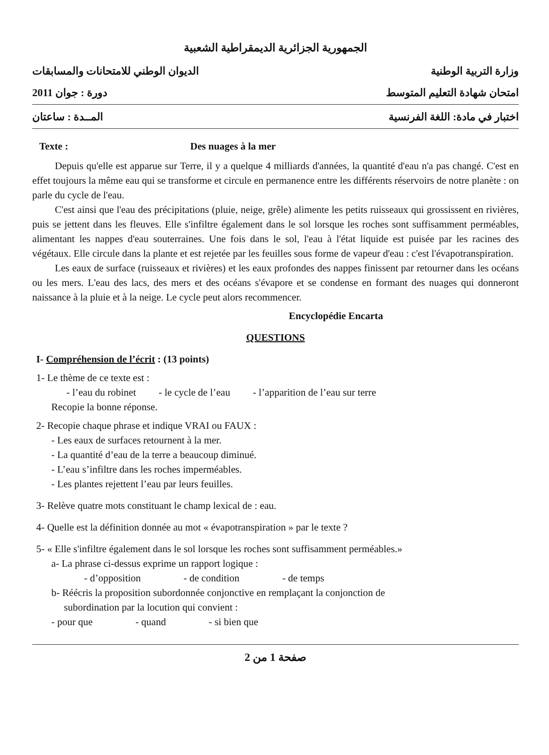الجمهورية الجزائرية الديمقراطية الشعبية
وزارة التربية الوطنية الديوان الوطني للامتحانات والمسابقات
امتحان شهادة التعليم المتوسط دورة : جوان 2011
اختبار في مادة: اللغة الفرنسية المــدة : ساعتان
Texte : Des nuages à la mer
Depuis qu'elle est apparue sur Terre, il y a quelque 4 milliards d'années, la quantité d'eau n'a pas changé. C'est en effet toujours la même eau qui se transforme et circule en permanence entre les différents réservoirs de notre planète : on parle du cycle de l'eau.
C'est ainsi que l'eau des précipitations (pluie, neige, grêle) alimente les petits ruisseaux qui grossissent en rivières, puis se jettent dans les fleuves. Elle s'infiltre également dans le sol lorsque les roches sont suffisamment perméables, alimentant les nappes d'eau souterraines. Une fois dans le sol, l'eau à l'état liquide est puisée par les racines des végétaux. Elle circule dans la plante et est rejetée par les feuilles sous forme de vapeur d'eau : c'est l'évapotranspiration.
Les eaux de surface (ruisseaux et rivières) et les eaux profondes des nappes finissent par retourner dans les océans ou les mers. L'eau des lacs, des mers et des océans s'évapore et se condense en formant des nuages qui donneront naissance à la pluie et à la neige. Le cycle peut alors recommencer.
Encyclopédie Encarta
QUESTIONS
I- Compréhension de l’écrit : (13 points)
1- Le thème de ce texte est :
- l’eau du robinet - le cycle de l’eau - l’apparition de l’eau sur terre
Recopie la bonne réponse.
2- Recopie chaque phrase et indique VRAI ou FAUX :
- Les eaux de surfaces retournent à la mer.
- La quantité d’eau de la terre a beaucoup diminué.
- L’eau s’infiltre dans les roches imperméables.
- Les plantes rejettent l’eau par leurs feuilles.
3- Relève quatre mots constituant le champ lexical de : eau.
4- Quelle est la définition donnée au mot « évapotranspiration » par le texte ?
5- « Elle s'infiltre également dans le sol lorsque les roches sont suffisamment perméables.»
a- La phrase ci-dessus exprime un rapport logique :
- d’opposition - de condition - de temps
b- Réécris la proposition subordonnée conjonctive en remplaçant la conjonction de
subordination par la locution qui convient :
- pour que - quand - si bien que
صفحة 1 من 2